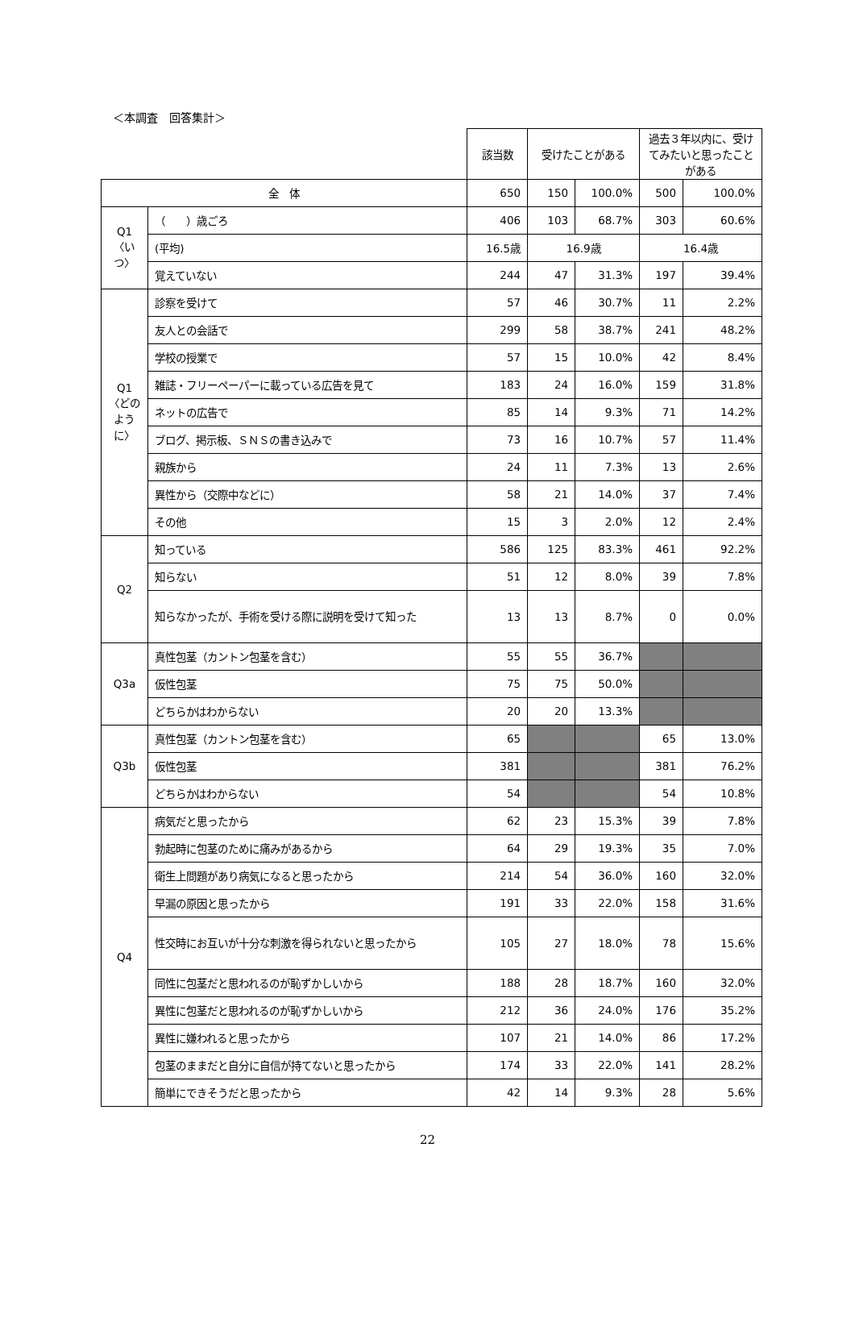＜本調査　回答集計＞
| | | 該当数 | 受けたことがある | | 過去３年以内に、受けてみたいと思ったことがある | |
| 全 体 | | 650 | 150 | 100.0% | 500 | 100.0% |
| Q1 〈いつ〉 | （ ）歳ごろ | 406 | 103 | 68.7% | 303 | 60.6% |
| | (平均) | 16.5歳 | 16.9歳 | | 16.4歳 | |
| | 覚えていない | 244 | 47 | 31.3% | 197 | 39.4% |
| Q1 〈どのように〉 | 診察を受けて | 57 | 46 | 30.7% | 11 | 2.2% |
| | 友人との会話で | 299 | 58 | 38.7% | 241 | 48.2% |
| | 学校の授業で | 57 | 15 | 10.0% | 42 | 8.4% |
| | 雑誌・フリーペーパーに載っている広告を見て | 183 | 24 | 16.0% | 159 | 31.8% |
| | ネットの広告で | 85 | 14 | 9.3% | 71 | 14.2% |
| | ブログ、掲示板、ＳＮＳの書き込みで | 73 | 16 | 10.7% | 57 | 11.4% |
| | 親族から | 24 | 11 | 7.3% | 13 | 2.6% |
| | 異性から（交際中などに） | 58 | 21 | 14.0% | 37 | 7.4% |
| | その他 | 15 | 3 | 2.0% | 12 | 2.4% |
| Q2 | 知っている | 586 | 125 | 83.3% | 461 | 92.2% |
| | 知らない | 51 | 12 | 8.0% | 39 | 7.8% |
| | 知らなかったが、手術を受ける際に説明を受けて知った | 13 | 13 | 8.7% | 0 | 0.0% |
| Q3a | 真性包茎（カントン包茎を含む） | 55 | 55 | 36.7% | | |
| | 仮性包茎 | 75 | 75 | 50.0% | | |
| | どちらかはわからない | 20 | 20 | 13.3% | | |
| Q3b | 真性包茎（カントン包茎を含む） | 65 | | | 65 | 13.0% |
| | 仮性包茎 | 381 | | | 381 | 76.2% |
| | どちらかはわからない | 54 | | | 54 | 10.8% |
| Q4 | 病気だと思ったから | 62 | 23 | 15.3% | 39 | 7.8% |
| | 勃起時に包茎のために痛みがあるから | 64 | 29 | 19.3% | 35 | 7.0% |
| | 衛生上問題があり病気になると思ったから | 214 | 54 | 36.0% | 160 | 32.0% |
| | 早漏の原因と思ったから | 191 | 33 | 22.0% | 158 | 31.6% |
| | 性交時にお互いが十分な刺激を得られないと思ったから | 105 | 27 | 18.0% | 78 | 15.6% |
| | 同性に包茎だと思われるのが恥ずかしいから | 188 | 28 | 18.7% | 160 | 32.0% |
| | 異性に包茎だと思われるのが恥ずかしいから | 212 | 36 | 24.0% | 176 | 35.2% |
| | 異性に嫌われると思ったから | 107 | 21 | 14.0% | 86 | 17.2% |
| | 包茎のままだと自分に自信が持てないと思ったから | 174 | 33 | 22.0% | 141 | 28.2% |
| | 簡単にできそうだと思ったから | 42 | 14 | 9.3% | 28 | 5.6% |
22